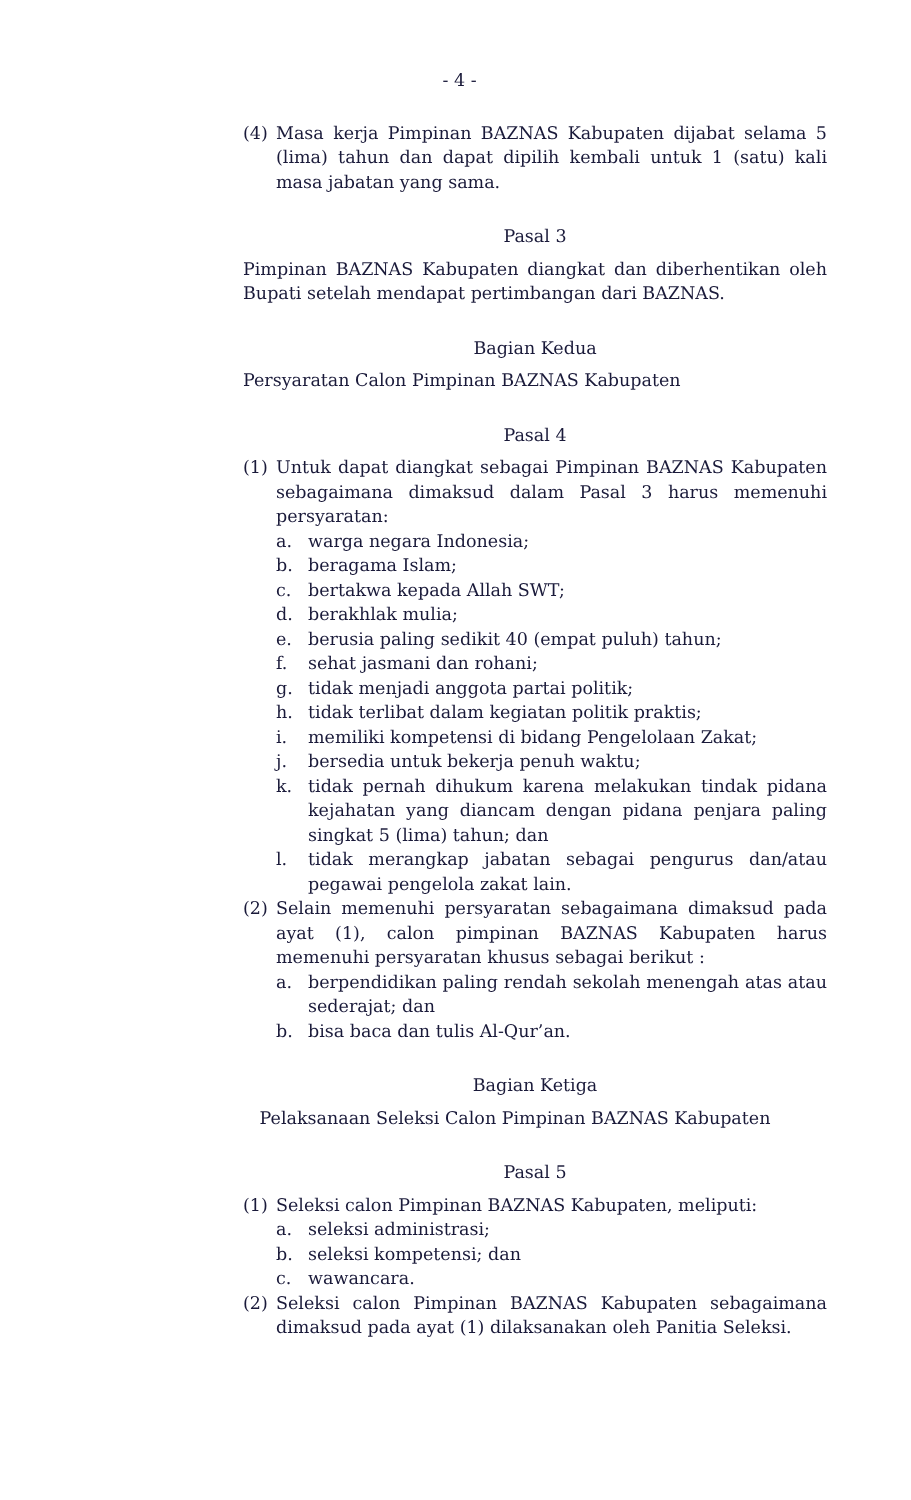- 4 -
(4) Masa kerja Pimpinan BAZNAS Kabupaten dijabat selama 5 (lima) tahun dan dapat dipilih kembali untuk 1 (satu) kali masa jabatan yang sama.
Pasal 3
Pimpinan BAZNAS Kabupaten diangkat dan diberhentikan oleh Bupati setelah mendapat pertimbangan dari BAZNAS.
Bagian Kedua
Persyaratan Calon Pimpinan BAZNAS Kabupaten
Pasal 4
(1) Untuk dapat diangkat sebagai Pimpinan BAZNAS Kabupaten sebagaimana dimaksud dalam Pasal 3 harus memenuhi persyaratan:
a. warga negara Indonesia;
b. beragama Islam;
c. bertakwa kepada Allah SWT;
d. berakhlak mulia;
e. berusia paling sedikit 40 (empat puluh) tahun;
f. sehat jasmani dan rohani;
g. tidak menjadi anggota partai politik;
h. tidak terlibat dalam kegiatan politik praktis;
i. memiliki kompetensi di bidang Pengelolaan Zakat;
j. bersedia untuk bekerja penuh waktu;
k. tidak pernah dihukum karena melakukan tindak pidana kejahatan yang diancam dengan pidana penjara paling singkat 5 (lima) tahun; dan
l. tidak merangkap jabatan sebagai pengurus dan/atau pegawai pengelola zakat lain.
(2) Selain memenuhi persyaratan sebagaimana dimaksud pada ayat (1), calon pimpinan BAZNAS Kabupaten harus memenuhi persyaratan khusus sebagai berikut :
a. berpendidikan paling rendah sekolah menengah atas atau sederajat; dan
b. bisa baca dan tulis Al-Qur’an.
Bagian Ketiga
Pelaksanaan Seleksi Calon Pimpinan BAZNAS Kabupaten
Pasal 5
(1) Seleksi calon Pimpinan BAZNAS Kabupaten, meliputi:
a. seleksi administrasi;
b. seleksi kompetensi; dan
c. wawancara.
(2) Seleksi calon Pimpinan BAZNAS Kabupaten sebagaimana dimaksud pada ayat (1) dilaksanakan oleh Panitia Seleksi.